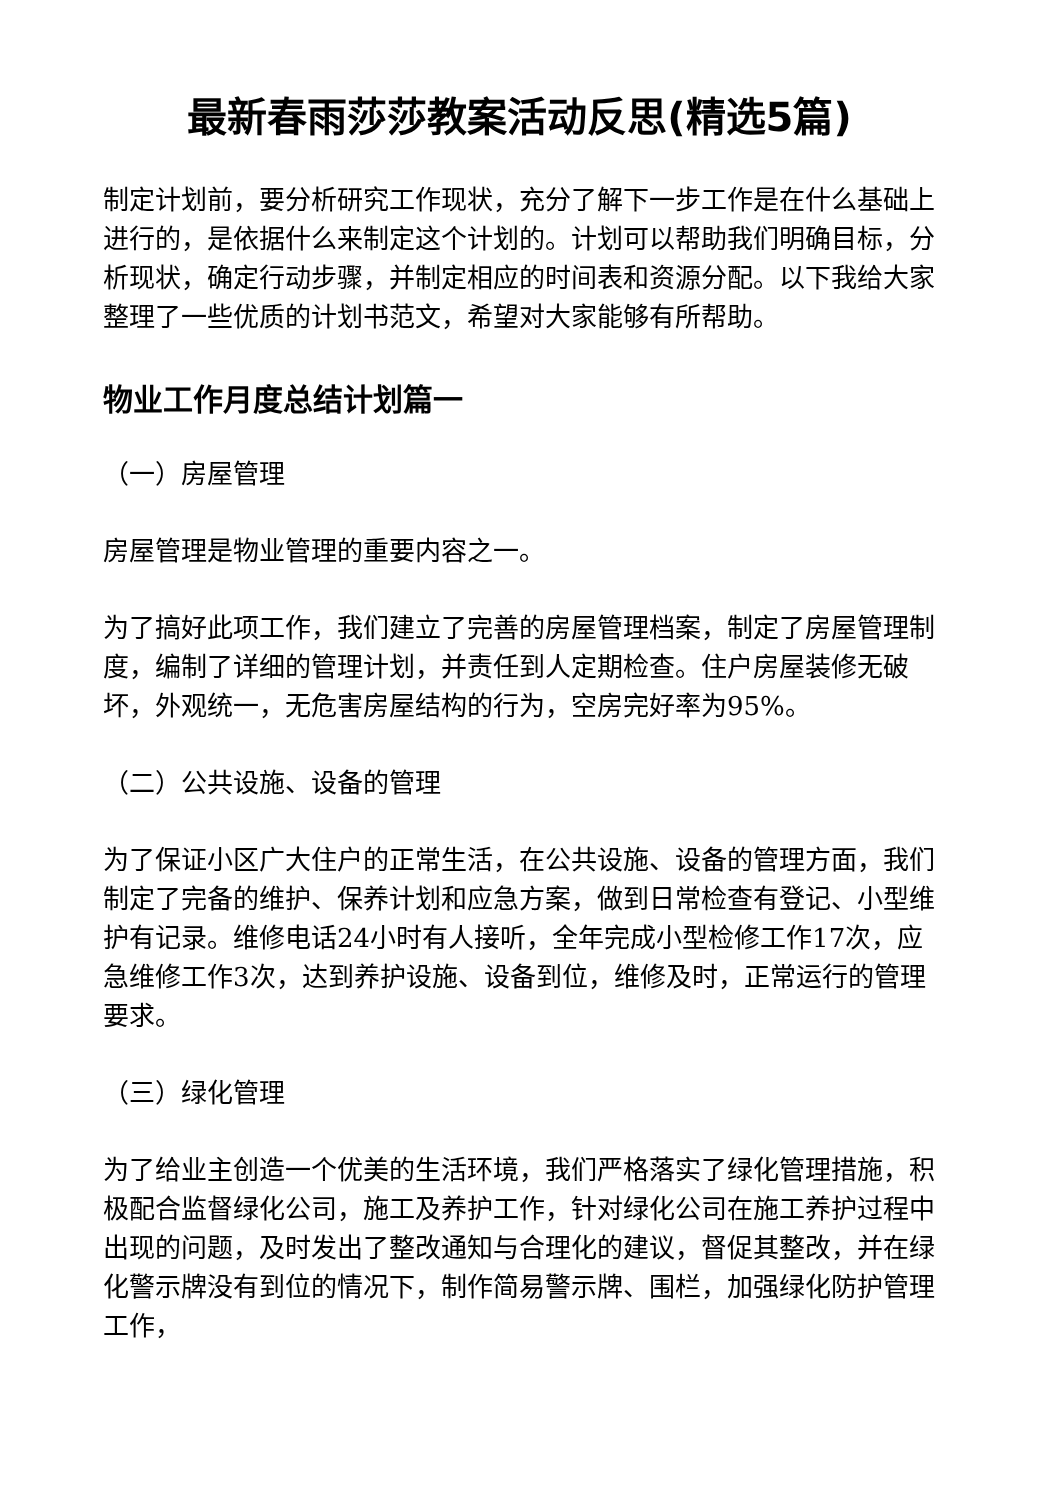最新春雨莎莎教案活动反思(精选5篇)
制定计划前，要分析研究工作现状，充分了解下一步工作是在什么基础上进行的，是依据什么来制定这个计划的。计划可以帮助我们明确目标，分析现状，确定行动步骤，并制定相应的时间表和资源分配。以下我给大家整理了一些优质的计划书范文，希望对大家能够有所帮助。
物业工作月度总结计划篇一
（一）房屋管理
房屋管理是物业管理的重要内容之一。
为了搞好此项工作，我们建立了完善的房屋管理档案，制定了房屋管理制度，编制了详细的管理计划，并责任到人定期检查。住户房屋装修无破坏，外观统一，无危害房屋结构的行为，空房完好率为95%。
（二）公共设施、设备的管理
为了保证小区广大住户的正常生活，在公共设施、设备的管理方面，我们制定了完备的维护、保养计划和应急方案，做到日常检查有登记、小型维护有记录。维修电话24小时有人接听，全年完成小型检修工作17次，应急维修工作3次，达到养护设施、设备到位，维修及时，正常运行的管理要求。
（三）绿化管理
为了给业主创造一个优美的生活环境，我们严格落实了绿化管理措施，积极配合监督绿化公司，施工及养护工作，针对绿化公司在施工养护过程中出现的问题，及时发出了整改通知与合理化的建议，督促其整改，并在绿化警示牌没有到位的情况下，制作简易警示牌、围栏，加强绿化防护管理工作，